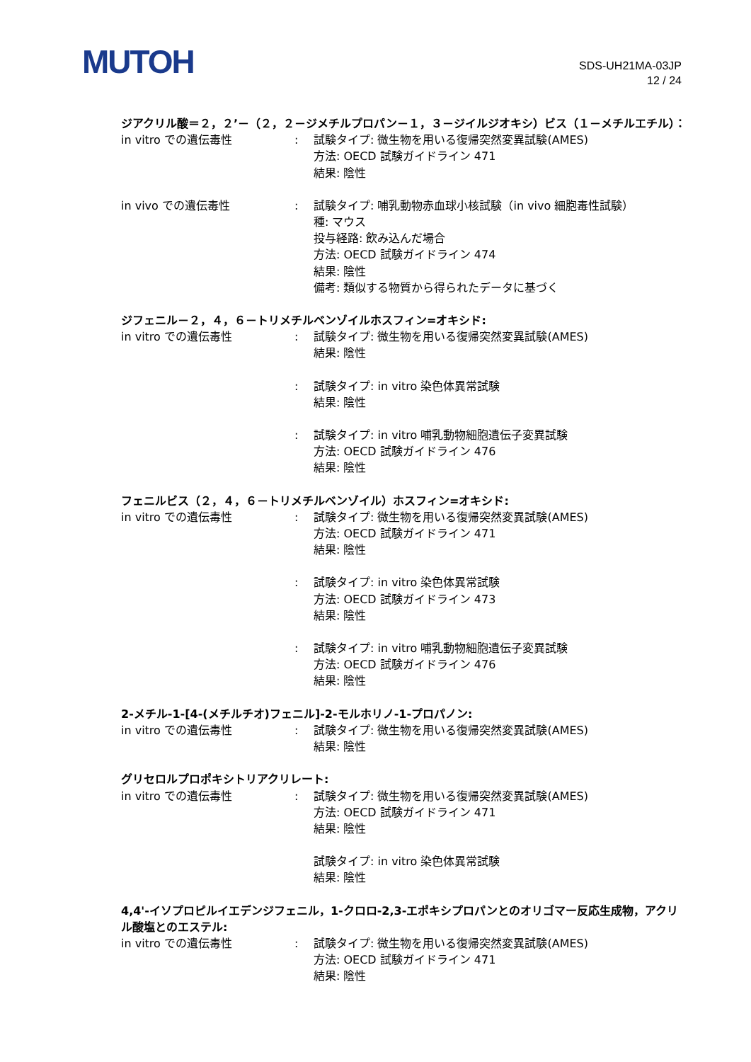MUTOH
SDS-UH21MA-03JP
12 / 24
ジアクリル酸＝２，２’－（２，２－ジメチルプロパン－１，３－ジイルジオキシ）ビス（１－メチルエチル）：
in vitro での遺伝毒性 : 試験タイプ: 微生物を用いる復帰突然変異試験(AMES)
方法: OECD 試験ガイドライン 471
結果: 陰性
in vivo での遺伝毒性 : 試験タイプ: 哺乳動物赤血球小核試験（in vivo 細胞毒性試験）
種: マウス
投与経路: 飲み込んだ場合
方法: OECD 試験ガイドライン 474
結果: 陰性
備考: 類似する物質から得られたデータに基づく
ジフェニル－２，４，６－トリメチルベンゾイルホスフィン=オキシド:
in vitro での遺伝毒性 : 試験タイプ: 微生物を用いる復帰突然変異試験(AMES)
結果: 陰性
: 試験タイプ: in vitro 染色体異常試験
結果: 陰性
: 試験タイプ: in vitro 哺乳動物細胞遺伝子変異試験
方法: OECD 試験ガイドライン 476
結果: 陰性
フェニルビス（２，４，６－トリメチルベンゾイル）ホスフィン=オキシド:
in vitro での遺伝毒性 : 試験タイプ: 微生物を用いる復帰突然変異試験(AMES)
方法: OECD 試験ガイドライン 471
結果: 陰性
: 試験タイプ: in vitro 染色体異常試験
方法: OECD 試験ガイドライン 473
結果: 陰性
: 試験タイプ: in vitro 哺乳動物細胞遺伝子変異試験
方法: OECD 試験ガイドライン 476
結果: 陰性
2-メチル-1-[4-(メチルチオ)フェニル]-2-モルホリノ-1-プロパノン:
in vitro での遺伝毒性 : 試験タイプ: 微生物を用いる復帰突然変異試験(AMES)
結果: 陰性
グリセロルプロポキシトリアクリレート:
in vitro での遺伝毒性 : 試験タイプ: 微生物を用いる復帰突然変異試験(AMES)
方法: OECD 試験ガイドライン 471
結果: 陰性
試験タイプ: in vitro 染色体異常試験
結果: 陰性
4,4'-イソプロピルイエデンジフェニル，1-クロロ-2,3-エポキシプロパンとのオリゴマー反応生成物，アクリル酸塩とのエステル:
in vitro での遺伝毒性 : 試験タイプ: 微生物を用いる復帰突然変異試験(AMES)
方法: OECD 試験ガイドライン 471
結果: 陰性